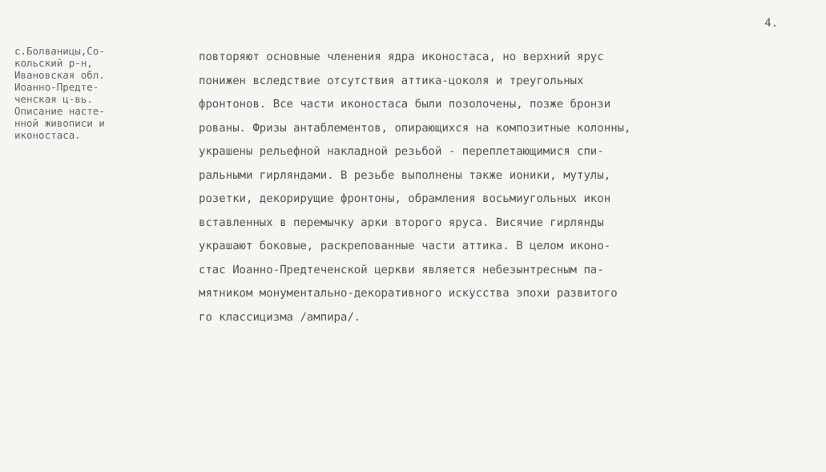4.
с.Болваницы,Со-
кольский р-н,
Ивановская обл.
Иоанно-Предте-
ченская ц-вь.
Описание насте-
нной живописи и
иконостаса.
повторяют основные членения ядра иконостаса, но верхний ярус
понижен вследствие отсутствия аттика-цоколя и треугольных
фронтонов. Все части иконостаса были позолочены, позже бронзи
рованы. Фризы антаблементов, опирающихся на композитные колонны,
украшены рельефной накладной резьбой - переплетающимися спи-
ральными гирляндами. В резьбе выполнены также ионики, мутулы,
розетки, декорирущие фронтоны, обрамления восьмиугольных икон
вставленных в перемычку арки второго яруса. Висячие гирлянды
украшают боковые, раскрепованные части аттика. В целом иконо-
стас Иоанно-Предтеченской церкви является небезынтресным па-
мятником монументально-декоративного искусства эпохи развитого
го классицизма /ампира/.